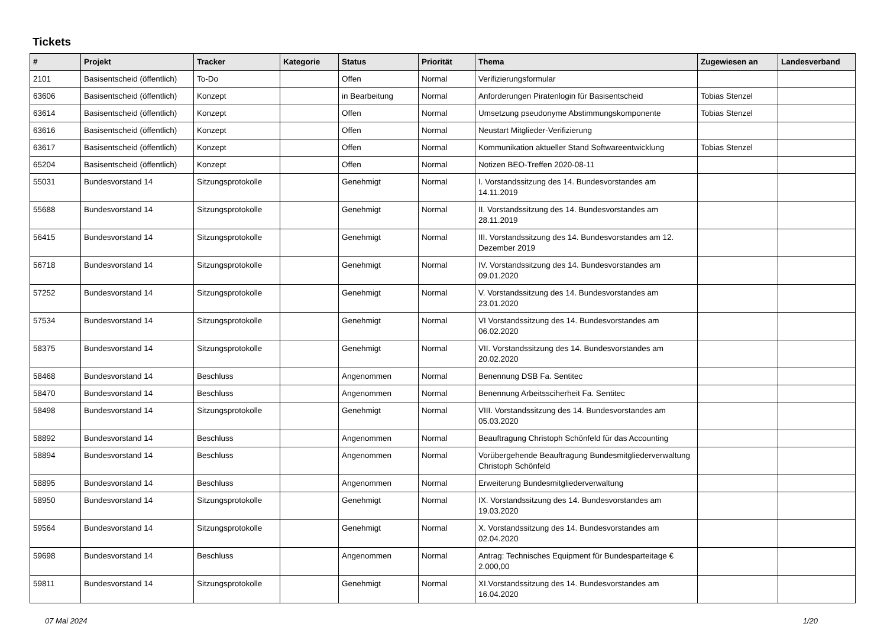Tickets
| # | Projekt | Tracker | Kategorie | Status | Priorität | Thema | Zugewiesen an | Landesverband |
| --- | --- | --- | --- | --- | --- | --- | --- | --- |
| 2101 | Basisentscheid (öffentlich) | To-Do | | Offen | Normal | Verifizierungsformular | | |
| 63606 | Basisentscheid (öffentlich) | Konzept | | in Bearbeitung | Normal | Anforderungen Piratenlogin für Basisentscheid | Tobias Stenzel | |
| 63614 | Basisentscheid (öffentlich) | Konzept | | Offen | Normal | Umsetzung pseudonyme Abstimmungskomponente | Tobias Stenzel | |
| 63616 | Basisentscheid (öffentlich) | Konzept | | Offen | Normal | Neustart Mitglieder-Verifizierung | | |
| 63617 | Basisentscheid (öffentlich) | Konzept | | Offen | Normal | Kommunikation aktueller Stand Softwareentwicklung | Tobias Stenzel | |
| 65204 | Basisentscheid (öffentlich) | Konzept | | Offen | Normal | Notizen BEO-Treffen 2020-08-11 | | |
| 55031 | Bundesvorstand 14 | Sitzungsprotokolle | | Genehmigt | Normal | I. Vorstandssitzung des 14. Bundesvorstandes am 14.11.2019 | | |
| 55688 | Bundesvorstand 14 | Sitzungsprotokolle | | Genehmigt | Normal | II. Vorstandssitzung des 14. Bundesvorstandes am 28.11.2019 | | |
| 56415 | Bundesvorstand 14 | Sitzungsprotokolle | | Genehmigt | Normal | III. Vorstandssitzung des 14. Bundesvorstandes am 12. Dezember 2019 | | |
| 56718 | Bundesvorstand 14 | Sitzungsprotokolle | | Genehmigt | Normal | IV. Vorstandssitzung des 14. Bundesvorstandes am 09.01.2020 | | |
| 57252 | Bundesvorstand 14 | Sitzungsprotokolle | | Genehmigt | Normal | V. Vorstandssitzung des 14. Bundesvorstandes am 23.01.2020 | | |
| 57534 | Bundesvorstand 14 | Sitzungsprotokolle | | Genehmigt | Normal | VI Vorstandssitzung des 14. Bundesvorstandes am 06.02.2020 | | |
| 58375 | Bundesvorstand 14 | Sitzungsprotokolle | | Genehmigt | Normal | VII. Vorstandssitzung des 14. Bundesvorstandes am 20.02.2020 | | |
| 58468 | Bundesvorstand 14 | Beschluss | | Angenommen | Normal | Benennung DSB Fa. Sentitec | | |
| 58470 | Bundesvorstand 14 | Beschluss | | Angenommen | Normal | Benennung Arbeitssciherheit Fa. Sentitec | | |
| 58498 | Bundesvorstand 14 | Sitzungsprotokolle | | Genehmigt | Normal | VIII. Vorstandssitzung des 14. Bundesvorstandes am 05.03.2020 | | |
| 58892 | Bundesvorstand 14 | Beschluss | | Angenommen | Normal | Beauftragung Christoph Schönfeld für das Accounting | | |
| 58894 | Bundesvorstand 14 | Beschluss | | Angenommen | Normal | Vorübergehende Beauftragung Bundesmitgliederverwaltung Christoph Schönfeld | | |
| 58895 | Bundesvorstand 14 | Beschluss | | Angenommen | Normal | Erweiterung Bundesmitgliederverwaltung | | |
| 58950 | Bundesvorstand 14 | Sitzungsprotokolle | | Genehmigt | Normal | IX. Vorstandssitzung des 14. Bundesvorstandes am 19.03.2020 | | |
| 59564 | Bundesvorstand 14 | Sitzungsprotokolle | | Genehmigt | Normal | X. Vorstandssitzung des 14. Bundesvorstandes am 02.04.2020 | | |
| 59698 | Bundesvorstand 14 | Beschluss | | Angenommen | Normal | Antrag: Technisches Equipment für Bundesparteitage € 2.000,00 | | |
| 59811 | Bundesvorstand 14 | Sitzungsprotokolle | | Genehmigt | Normal | XI.Vorstandssitzung des 14. Bundesvorstandes am 16.04.2020 | | |
07 Mai 2024 1/20